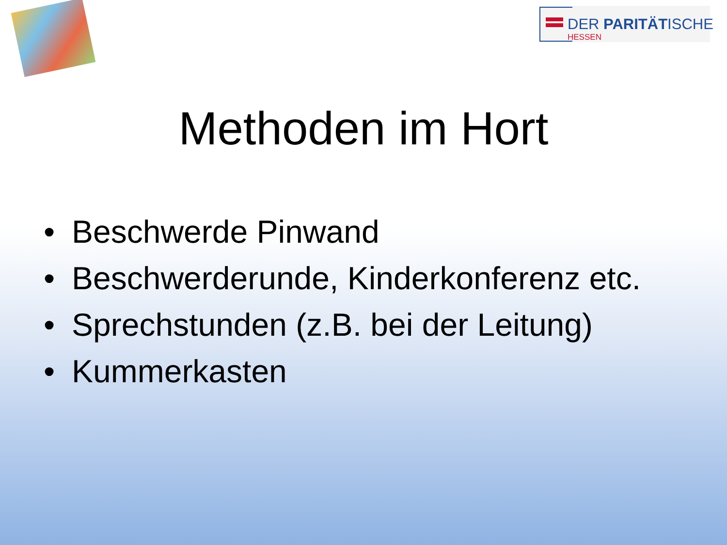DER PARITÄTISCHE
HESSEN
Methoden im Hort
• Beschwerde Pinwand
• Beschwerderunde, Kinderkonferenz etc.
• Sprechstunden (z.B. bei der Leitung)
• Kummerkasten